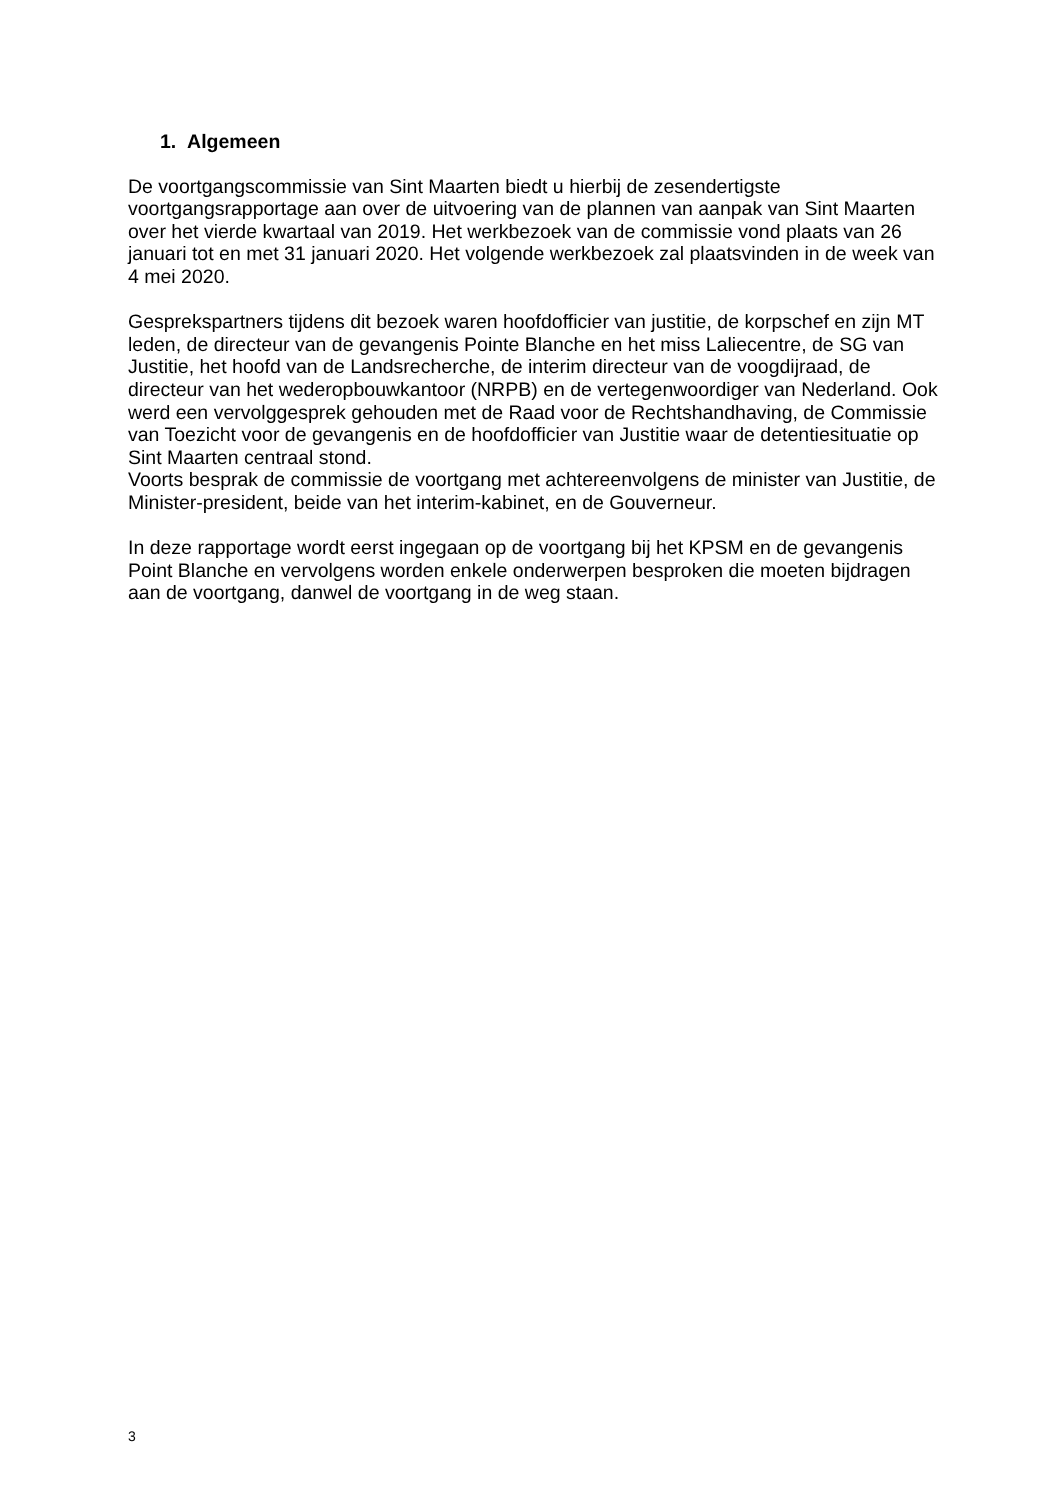1. Algemeen
De voortgangscommissie van Sint Maarten biedt u hierbij de zesendertigste voortgangsrapportage aan over de uitvoering van de plannen van aanpak van Sint Maarten over het vierde kwartaal van 2019. Het werkbezoek van de commissie vond plaats van 26 januari tot en met 31 januari 2020. Het volgende werkbezoek zal plaatsvinden in de week van 4 mei 2020.
Gesprekspartners tijdens dit bezoek waren hoofdofficier van justitie, de korpschef en zijn MT leden, de directeur van de gevangenis Pointe Blanche en het miss Laliecentre, de SG van Justitie, het hoofd van de Landsrecherche, de interim directeur van de voogdijraad, de directeur van het wederopbouwkantoor (NRPB) en de vertegenwoordiger van Nederland. Ook werd een vervolggesprek gehouden met de Raad voor de Rechtshandhaving, de Commissie van Toezicht voor de gevangenis en de hoofdofficier van Justitie waar de detentiesituatie op Sint Maarten centraal stond.
Voorts besprak de commissie de voortgang met achtereenvolgens de minister van Justitie, de Minister-president, beide van het interim-kabinet, en de Gouverneur.
In deze rapportage wordt eerst ingegaan op de voortgang bij het KPSM en de gevangenis Point Blanche en vervolgens worden enkele onderwerpen besproken die moeten bijdragen aan de voortgang, danwel de voortgang in de weg staan.
3